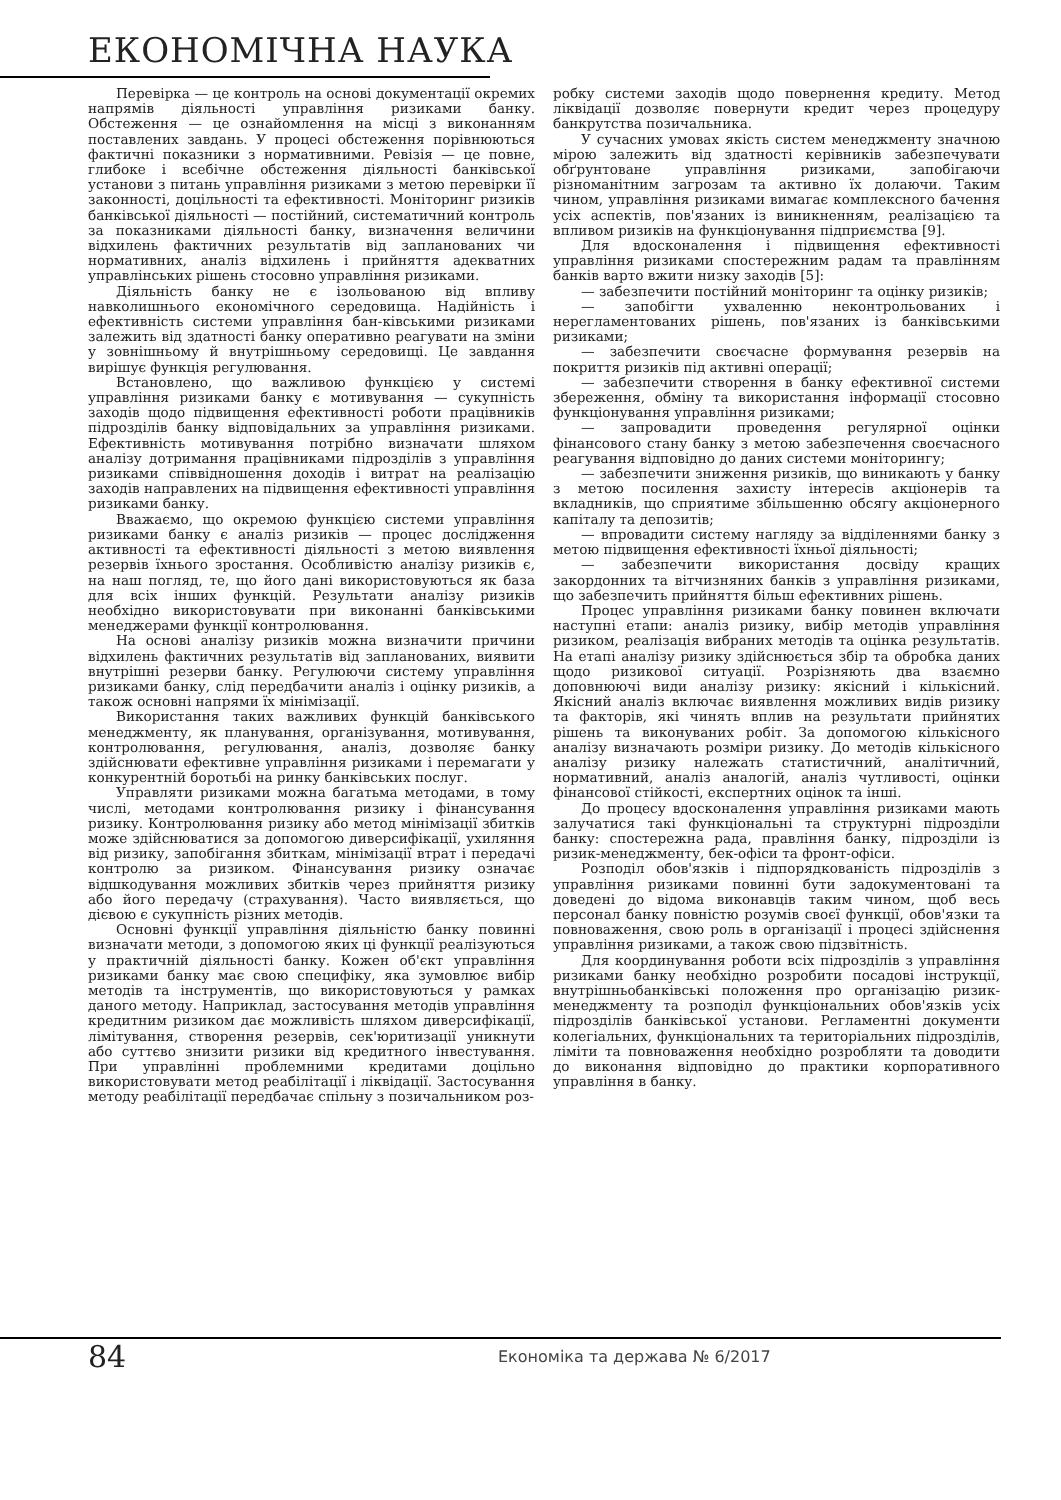ЕКОНОМІЧНА НАУКА
Перевірка — це контроль на основі документації окремих напрямів діяльності управління ризиками банку. Обстеження — це ознайомлення на місці з виконанням поставлених завдань. У процесі обстеження порівнюються фактичні показники з нормативними. Ревізія — це повне, глибоке і всебічне обстеження діяльності банківської установи з питань управління ризиками з метою перевірки її законності, доцільності та ефективності. Моніторинг ризиків банківської діяльності — постійний, систематичний контроль за показниками діяльності банку, визначення величини відхилень фактичних результатів від запланованих чи нормативних, аналіз відхилень і прийняття адекватних управлінських рішень стосовно управління ризиками.
Діяльність банку не є ізольованою від впливу навколишнього економічного середовища. Надійність і ефективність системи управління бан-ківськими ризиками залежить від здатності банку оперативно реагувати на зміни у зовнішньому й внутрішньому середовищі. Це завдання вирішує функція регулювання.
Встановлено, що важливою функцією у системі управління ризиками банку є мотивування — сукупність заходів щодо підвищення ефективності роботи працівників підрозділів банку відповідальних за управління ризиками. Ефективність мотивування потрібно визначати шляхом аналізу дотримання працівниками підрозділів з управління ризиками співвідношення доходів і витрат на реалізацію заходів направлених на підвищення ефективності управління ризиками банку.
Вважаємо, що окремою функцією системи управління ризиками банку є аналіз ризиків — процес дослідження активності та ефективності діяльності з метою виявлення резервів їхнього зростання. Особливістю аналізу ризиків є, на наш погляд, те, що його дані використовуються як база для всіх інших функцій. Результати аналізу ризиків необхідно використовувати при виконанні банківськими менеджерами функції контролювання.
На основі аналізу ризиків можна визначити причини відхилень фактичних результатів від запланованих, виявити внутрішні резерви банку. Регулюючи систему управління ризиками банку, слід передбачити аналіз і оцінку ризиків, а також основні напрями їх мінімізації.
Використання таких важливих функцій банківського менеджменту, як планування, організування, мотивування, контролювання, регулювання, аналіз, дозволяє банку здійснювати ефективне управління ризиками і перемагати у конкурентній боротьбі на ринку банківських послуг.
Управляти ризиками можна багатьма методами, в тому числі, методами контролювання ризику і фінансування ризику. Контролювання ризику або метод мінімізації збитків може здійснюватися за допомогою диверсифікації, ухиляння від ризику, запобігання збиткам, мінімізації втрат і передачі контролю за ризиком. Фінансування ризику означає відшкодування можливих збитків через прийняття ризику або його передачу (страхування). Часто виявляється, що дієвою є сукупність різних методів.
Основні функції управління діяльністю банку повинні визначати методи, з допомогою яких ці функції реалізуються у практичній діяльності банку. Кожен об'єкт управління ризиками банку має свою специфіку, яка зумовлює вибір методів та інструментів, що використовуються у рамках даного методу. Наприклад, застосування методів управління кредитним ризиком дає можливість шляхом диверсифікації, лімітування, створення резервів, сек'юритизації уникнути або суттєво знизити ризики від кредитного інвестування. При управлінні проблемними кредитами доцільно використовувати метод реабілітації і ліквідації. Застосування методу реабілітації передбачає спільну з позичальником роз-
робку системи заходів щодо повернення кредиту. Метод ліквідації дозволяє повернути кредит через процедуру банкрутства позичальника.
У сучасних умовах якість систем менеджменту значною мірою залежить від здатності керівників забезпечувати обґрунтоване управління ризиками, запобігаючи різноманітним загрозам та активно їх долаючи. Таким чином, управління ризиками вимагає комплексного бачення усіх аспектів, пов'язаних із виникненням, реалізацією та впливом ризиків на функціонування підприємства [9].
Для вдосконалення і підвищення ефективності управління ризиками спостережним радам та правлінням банків варто вжити низку заходів [5]:
— забезпечити постійний моніторинг та оцінку ризиків;
— запобігти ухваленню неконтрольованих і нерегламентованих рішень, пов'язаних із банківськими ризиками;
— забезпечити своєчасне формування резервів на покриття ризиків під активні операції;
— забезпечити створення в банку ефективної системи збереження, обміну та використання інформації стосовно функціонування управління ризиками;
— запровадити проведення регулярної оцінки фінансового стану банку з метою забезпечення своєчасного реагування відповідно до даних системи моніторингу;
— забезпечити зниження ризиків, що виникають у банку з метою посилення захисту інтересів акціонерів та вкладників, що сприятиме збільшенню обсягу акціонерного капіталу та депозитів;
— впровадити систему нагляду за відділеннями банку з метою підвищення ефективності їхньої діяльності;
— забезпечити використання досвіду кращих закордонних та вітчизняних банків з управління ризиками, що забезпечить прийняття більш ефективних рішень.
Процес управління ризиками банку повинен включати наступні етапи: аналіз ризику, вибір методів управління ризиком, реалізація вибраних методів та оцінка результатів. На етапі аналізу ризику здійснюється збір та обробка даних щодо ризикової ситуації. Розрізняють два взаємно доповнюючі види аналізу ризику: якісний і кількісний. Якісний аналіз включає виявлення можливих видів ризику та факторів, які чинять вплив на результати прийнятих рішень та виконуваних робіт. За допомогою кількісного аналізу визначають розміри ризику. До методів кількісного аналізу ризику належать статистичний, аналітичний, нормативний, аналіз аналогій, аналіз чутливості, оцінки фінансової стійкості, експертних оцінок та інші.
До процесу вдосконалення управління ризиками мають залучатися такі функціональні та структурні підрозділи банку: спостережна рада, правління банку, підрозділи із ризик-менеджменту, бек-офіси та фронт-офіси.
Розподіл обов'язків і підпорядкованість підрозділів з управління ризиками повинні бути задокументовані та доведені до відома виконавців таким чином, щоб весь персонал банку повністю розумів своєї функції, обов'язки та повноваження, свою роль в організації і процесі здійснення управління ризиками, а також свою підзвітність.
Для координування роботи всіх підрозділів з управління ризиками банку необхідно розробити посадові інструкції, внутрішньобанківські положення про організацію ризик-менеджменту та розподіл функціональних обов'язків усіх підрозділів банківської установи. Регламентні документи колегіальних, функціональних та територіальних підрозділів, ліміти та повноваження необхідно розробляти та доводити до виконання відповідно до практики корпоративного управління в банку.
84 Економіка та держава № 6/2017